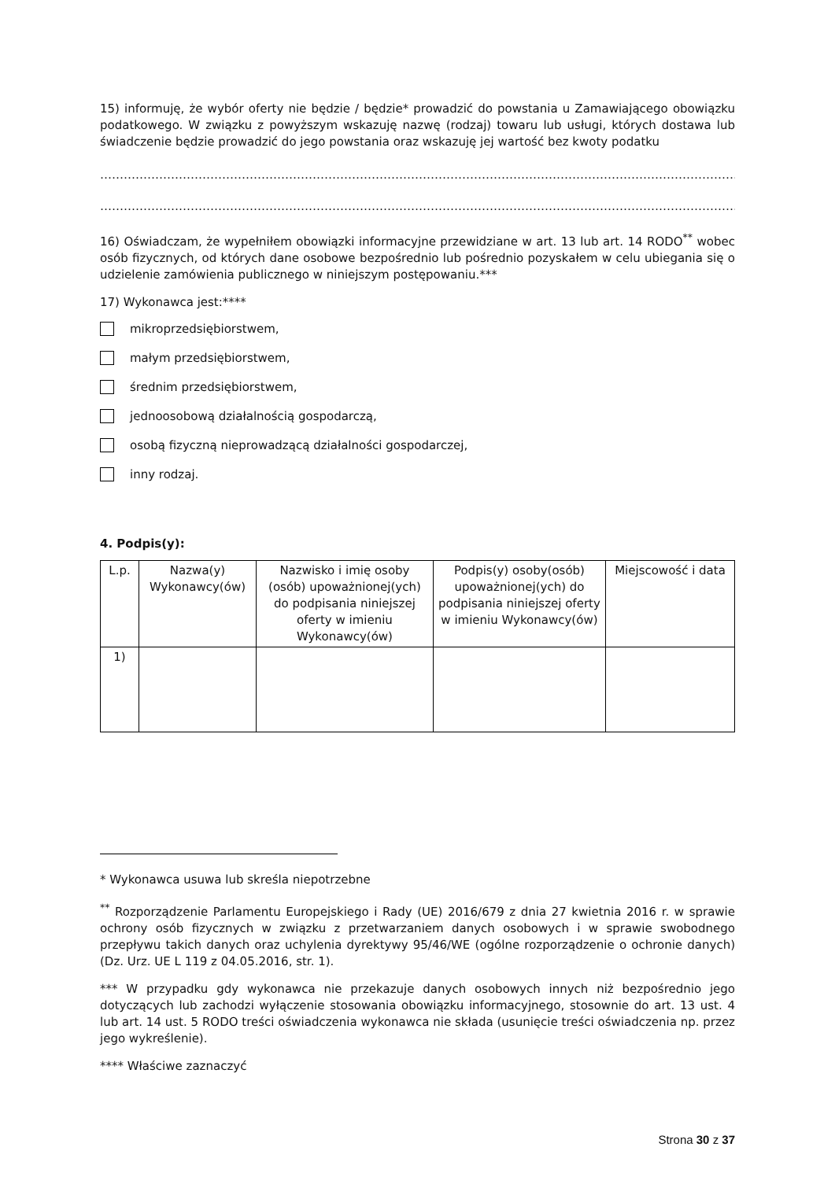15) informuję, że wybór oferty nie będzie / będzie* prowadzić do powstania u Zamawiającego obowiązku podatkowego. W związku z powyższym wskazuję nazwę (rodzaj) towaru lub usługi, których dostawa lub świadczenie będzie prowadzić do jego powstania oraz wskazuję jej wartość bez kwoty podatku
……………………………………………………………………………………………………………………………………………………………
……………………………………………………………………………………………………………………………………………………………
16) Oświadczam, że wypełniłem obowiązki informacyjne przewidziane w art. 13 lub art. 14 RODO<sup>**</sup> wobec osób fizycznych, od których dane osobowe bezpośrednio lub pośrednio pozyskałem w celu ubiegania się o udzielenie zamówienia publicznego w niniejszym postępowaniu.***
17) Wykonawca jest:****
mikroprzedsiębiorstwem,
małym przedsiębiorstwem,
średnim przedsiębiorstwem,
jednoosobową działalnością gospodarczą,
osobą fizyczną nieprowadzącą działalności gospodarczej,
inny rodzaj.
4. Podpis(y):
| L.p. | Nazwa(y) Wykonawcy(ów) | Nazwisko i imię osoby (osób) upoważnionej(ych) do podpisania niniejszej oferty w imieniu Wykonawcy(ów) | Podpis(y) osoby(osób) upoważnionej(ych) do podpisania niniejszej oferty w imieniu Wykonawcy(ów) | Miejscowość i data |
| --- | --- | --- | --- | --- |
| 1) | | | | |
* Wykonawca usuwa lub skreśla niepotrzebne
<sup>**</sup> Rozporządzenie Parlamentu Europejskiego i Rady (UE) 2016/679 z dnia 27 kwietnia 2016 r. w sprawie ochrony osób fizycznych w związku z przetwarzaniem danych osobowych i w sprawie swobodnego przepływu takich danych oraz uchylenia dyrektywy 95/46/WE (ogólne rozporządzenie o ochronie danych) (Dz. Urz. UE L 119 z 04.05.2016, str. 1).
*** W przypadku gdy wykonawca nie przekazuje danych osobowych innych niż bezpośrednio jego dotyczących lub zachodzi wyłączenie stosowania obowiązku informacyjnego, stosownie do art. 13 ust. 4 lub art. 14 ust. 5 RODO treści oświadczenia wykonawca nie składa (usunięcie treści oświadczenia np. przez jego wykreślenie).
**** Właściwe zaznaczyć
Strona 30 z 37